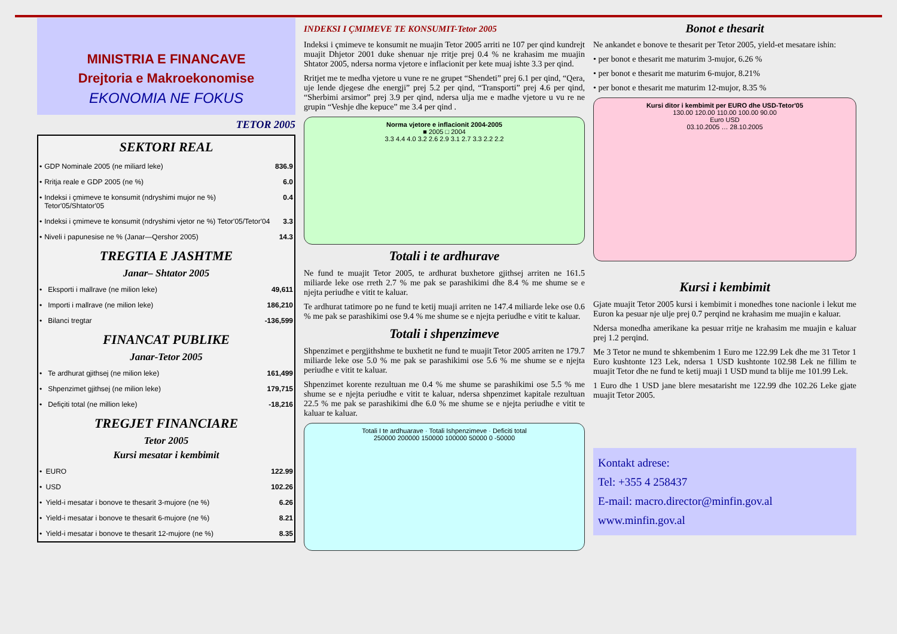MINISTRIA E FINANCAVE
Drejtoria e Makroekonomise
EKONOMIA NE FOKUS
TETOR 2005
SEKTORI REAL
| • | GDP Nominale 2005 (ne miliard leke) | 836.9 |
| • | Rritja reale e GDP 2005 (ne %) | 6.0 |
| • | Indeksi i çmimeve te konsumit (ndryshimi mujor ne %) Tetor'05/Shtator'05 | 0.4 |
| • | Indeksi i çmimeve te konsumit (ndryshimi vjetor ne %) Tetor'05/Tetor'04 | 3.3 |
| • | Niveli i papunesise ne % (Janar—Qershor 2005) | 14.3 |
TREGTIA E JASHTME
Janar– Shtator 2005
| • | Eksporti i mallrave (ne milion leke) | 49,611 |
| • | Importi i mallrave (ne milion leke) | 186,210 |
| • | Bilanci tregtar | -136,599 |
FINANCAT PUBLIKE
Janar-Tetor 2005
| • | Te ardhurat gjithsej (ne milion leke) | 161,499 |
| • | Shpenzimet gjithsej (ne milion leke) | 179,715 |
| • | Defiçiti total (ne million leke) | -18,216 |
TREGJET FINANCIARE
Tetor 2005
Kursi mesatar i kembimit
| • | EURO | 122.99 |
| • | USD | 102.26 |
| • | Yield-i mesatar i bonove te thesarit 3-mujore (ne %) | 6.26 |
| • | Yield-i mesatar i bonove te thesarit 6-mujore (ne %) | 8.21 |
| • | Yield-i mesatar i bonove te thesarit 12-mujore (ne %) | 8.35 |
INDEKSI I ÇMIMEVE TE KONSUMIT-Tetor 2005
Indeksi i çmimeve te konsumit ne muajin Tetor 2005 arriti ne 107 per qind kundrejt muajit Dhjetor 2001 duke shenuar nje rritje prej 0.4 % ne krahasim me muajin Shtator 2005, ndersa norma vjetore e inflacionit per kete muaj ishte 3.3 per qind.
Rritjet me te medha vjetore u vune re ne grupet “Shendeti” prej 6.1 per qind, “Qera, uje lende djegese dhe energji” prej 5.2 per qind, “Transporti” prej 4.6 per qind, “Sherbimi arsimor” prej 3.9 per qind, ndersa ulja me e madhe vjetore u vu re ne grupin “Veshje dhe kepuce” me 3.4 per qind .
Norma vjetore e inflacionit 2004-2005
■ 2005 □ 2004
3.3 4.4 4.0 3.2 2.6 2.9 3.1 2.7 3.3 2.2 2.2
Totali i te ardhurave
Ne fund te muajit Tetor 2005, te ardhurat buxhetore gjithsej arriten ne 161.5 miliarde leke ose rreth 2.7 % me pak se parashikimi dhe 8.4 % me shume se e njejta periudhe e vitit te kaluar.
Te ardhurat tatimore po ne fund te ketij muaji arriten ne 147.4 miliarde leke ose 0.6 % me pak se parashikimi ose 9.4 % me shume se e njejta periudhe e vitit te kaluar.
Totali i shpenzimeve
Shpenzimet e pergjithshme te buxhetit ne fund te muajit Tetor 2005 arriten ne 179.7 miliarde leke ose 5.0 % me pak se parashikimi ose 5.6 % me shume se e njejta periudhe e vitit te kaluar.
Shpenzimet korente rezultuan me 0.4 % me shume se parashikimi ose 5.5 % me shume se e njejta periudhe e vitit te kaluar, ndersa shpenzimet kapitale rezultuan 22.5 % me pak se parashikimi dhe 6.0 % me shume se e njejta periudhe e vitit te kaluar te kaluar.
Totali I te ardhuarave · Totali Ishpenzimeve · Deficiti total
250000 200000 150000 100000 50000 0 -50000
Bonot e thesarit
Ne ankandet e bonove te thesarit per Tetor 2005, yield-et mesatare ishin:
• per bonot e thesarit me maturim 3-mujor, 6.26 %
• per bonot e thesarit me maturim 6-mujor, 8.21%
• per bonot e thesarit me maturim 12-mujor, 8.35 %
Kursi ditor i kembimit per EURO dhe USD-Tetor'05
130.00 120.00 110.00 100.00 90.00
Euro USD
03.10.2005 … 28.10.2005
Kursi i kembimit
Gjate muajit Tetor 2005 kursi i kembimit i monedhes tone nacionle i lekut me Euron ka pesuar nje ulje prej 0.7 perqind ne krahasim me muajin e kaluar.
Ndersa monedha amerikane ka pesuar rritje ne krahasim me muajin e kaluar prej 1.2 perqind.
Me 3 Tetor ne mund te shkembenim 1 Euro me 122.99 Lek dhe me 31 Tetor 1 Euro kushtonte 123 Lek, ndersa 1 USD kushtonte 102.98 Lek ne fillim te muajit Tetor dhe ne fund te ketij muaji 1 USD mund ta blije me 101.99 Lek.
1 Euro dhe 1 USD jane blere mesatarisht me 122.99 dhe 102.26 Leke gjate muajit Tetor 2005.
Kontakt adrese:
Tel: +355 4 258437
E-mail: macro.director@minfin.gov.al
www.minfin.gov.al